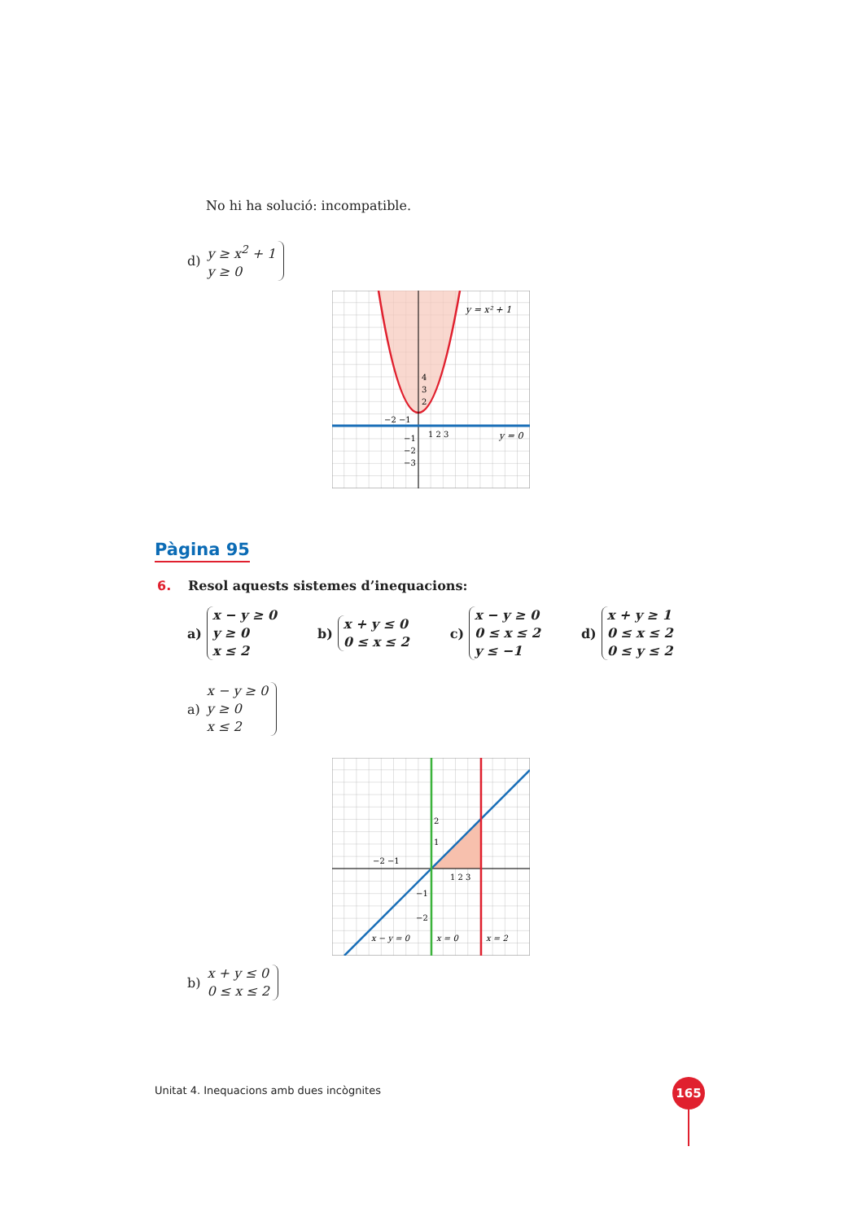No hi ha solució: incompatible.
d)
y ≥ x<sup>2</sup> + 1
y ≥ 0
y = x² + 1
y = 0
4
3
2
−2 −1
1 2 3
−1
−2
−3
Pàgina 95
6. Resol aquests sistemes d’inequacions:
a)
x − y ≥ 0
y ≥ 0
x ≤ 2
b)
x + y ≤ 0
0 ≤ x ≤ 2
c)
x − y ≥ 0
0 ≤ x ≤ 2
y ≤ −1
d)
x + y ≥ 1
0 ≤ x ≤ 2
0 ≤ y ≤ 2
a)
x − y ≥ 0
y ≥ 0
x ≤ 2
2
1
−2 −1
1 2 3
−1
−2
x − y = 0
x = 0
x = 2
b)
x + y ≤ 0
0 ≤ x ≤ 2
Unitat 4. Inequacions amb dues incògnites
165